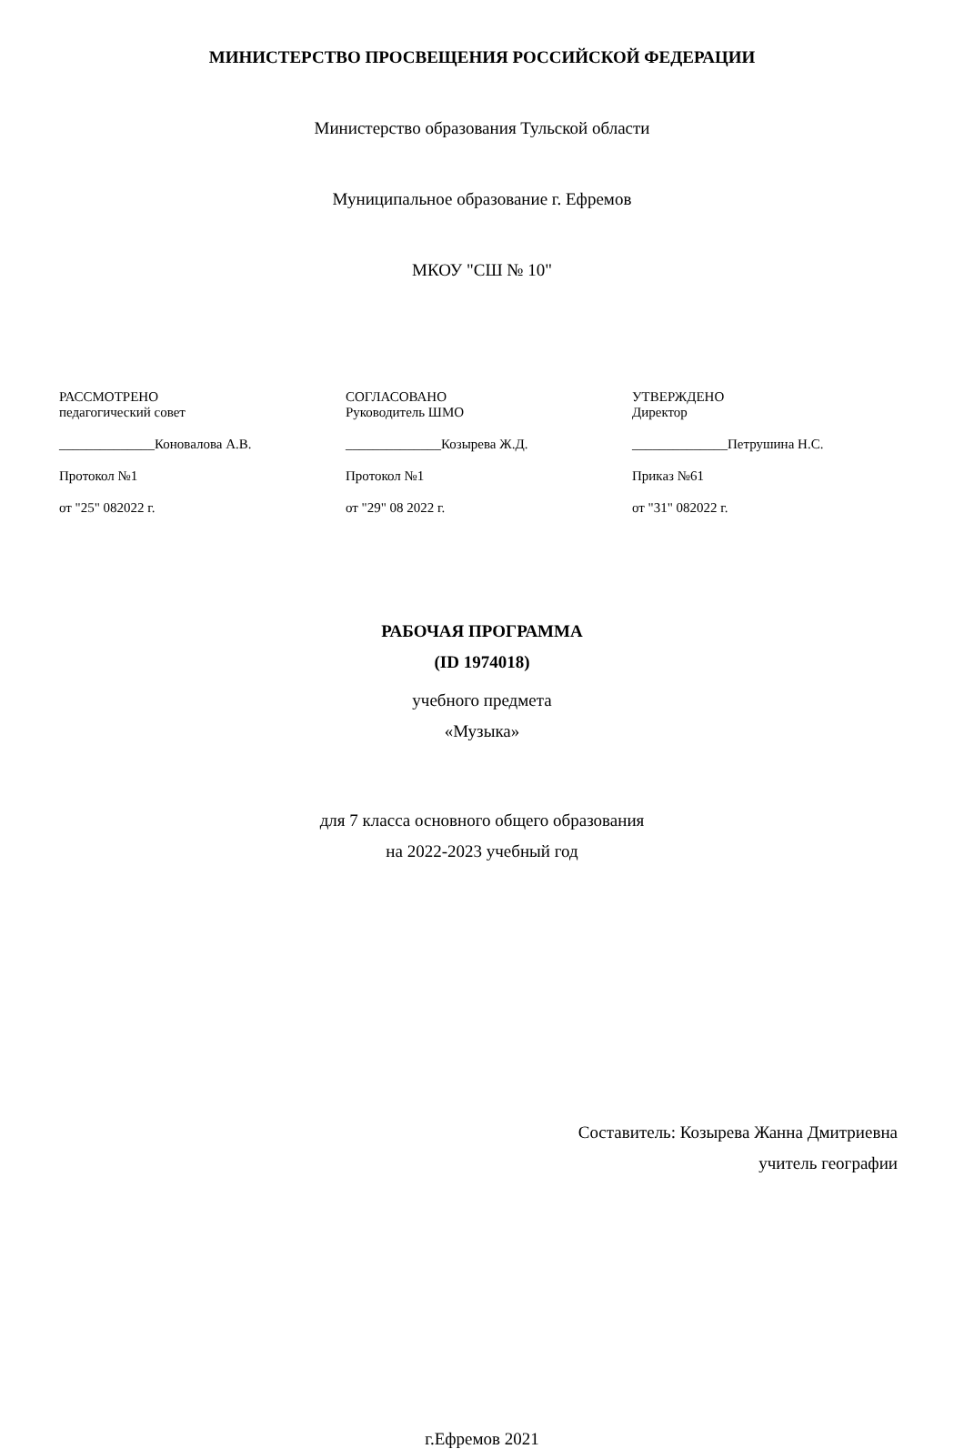МИНИСТЕРСТВО ПРОСВЕЩЕНИЯ РОССИЙСКОЙ ФЕДЕРАЦИИ
Министерство образования Тульской области
Муниципальное образование г. Ефремов
МКОУ "СШ № 10"
РАССМОТРЕНО
педагогический совет
______________Коновалова А.В.
Протокол №1
от "25" 082022 г.
СОГЛАСОВАНО
Руководитель ШМО
______________Козырева Ж.Д.
Протокол №1
от "29" 08 2022 г.
УТВЕРЖДЕНО
Директор
______________Петрушина Н.С.
Приказ №61
от "31" 082022 г.
РАБОЧАЯ ПРОГРАММА
(ID 1974018)
учебного предмета
«Музыка»
для 7 класса основного общего образования
на 2022-2023 учебный год
Составитель: Козырева Жанна Дмитриевна
учитель географии
г.Ефремов 2021